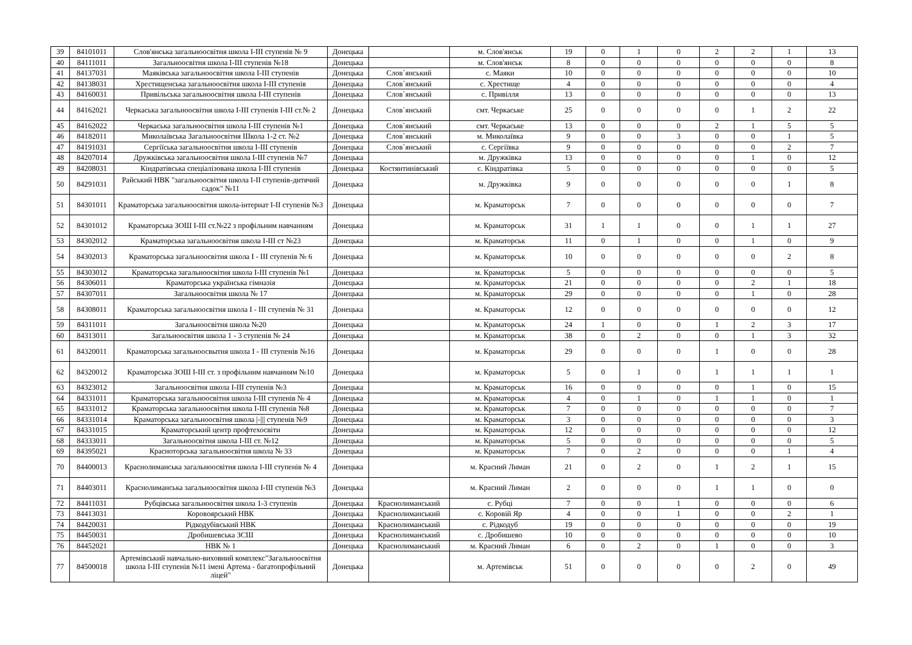| 39 | 84101011 | Слов'янська загальноосвітня школа I-III ступенів № 9 | Донецька | | м. Слов'янськ | 19 | 0 | 1 | 0 | 2 | 2 | 1 | 13 |
| 40 | 84111011 | Загальноосвітня школа I-III ступенів №18 | Донецька | | м. Слов'янськ | 8 | 0 | 0 | 0 | 0 | 0 | 0 | 8 |
| 41 | 84137031 | Маяківська загальноосвітня школа I-III ступенів | Донецька | Слов`янський | с. Маяки | 10 | 0 | 0 | 0 | 0 | 0 | 0 | 10 |
| 42 | 84138031 | Хрестищенська загальноосвітня школа I-III ступенів | Донецька | Слов`янський | с. Хрестище | 4 | 0 | 0 | 0 | 0 | 0 | 0 | 4 |
| 43 | 84160031 | Привільська загальноосвітня школа I-III ступенів | Донецька | Слов`янський | с. Привілля | 13 | 0 | 0 | 0 | 0 | 0 | 0 | 13 |
| 44 | 84162021 | Черкаська загальноосвітня школа I-III ступенів I-III ст.№ 2 | Донецька | Слов`янський | смт. Черкаське | 25 | 0 | 0 | 0 | 0 | 1 | 2 | 22 |
| 45 | 84162022 | Черкаська загальноосвітня школа I-III ступенів №1 | Донецька | Слов`янський | смт. Черкаське | 13 | 0 | 0 | 0 | 2 | 1 | 5 | 5 |
| 46 | 84182011 | Миколаївська Загальноосвітня Школа 1-2 ст. №2 | Донецька | Слов`янський | м. Миколаївка | 9 | 0 | 0 | 3 | 0 | 0 | 1 | 5 |
| 47 | 84191031 | Сергіїська загальноосвітня школа I-III ступенів | Донецька | Слов`янський | с. Сергіївка | 9 | 0 | 0 | 0 | 0 | 0 | 2 | 7 |
| 48 | 84207014 | Дружківська загальноосвітня школа I-III ступенів №7 | Донецька | | м. Дружківка | 13 | 0 | 0 | 0 | 0 | 1 | 0 | 12 |
| 49 | 84208031 | Кіндратівська спеціалізована школа I-III ступенів | Донецька | Костянтинівський | с. Кіндратівка | 5 | 0 | 0 | 0 | 0 | 0 | 0 | 5 |
| 50 | 84291031 | Райський НВК "загальноосвітня школа I-II ступенів-дитячий садок" №11 | Донецька | | м. Дружківка | 9 | 0 | 0 | 0 | 0 | 0 | 1 | 8 |
| 51 | 84301011 | Краматорська загальноосвітня школа-інтернат I-II ступенів №3 | Донецька | | м. Краматорськ | 7 | 0 | 0 | 0 | 0 | 0 | 0 | 7 |
| 52 | 84301012 | Краматорська ЗОШ I-III ст.№22 з профільним навчанням | Донецька | | м. Краматорськ | 31 | 1 | 1 | 0 | 0 | 1 | 1 | 27 |
| 53 | 84302012 | Краматорська загальноосвітня школа I-III ст №23 | Донецька | | м. Краматорськ | 11 | 0 | 1 | 0 | 0 | 1 | 0 | 9 |
| 54 | 84302013 | Краматорська загальноосвітня школа I - III ступенів № 6 | Донецька | | м. Краматорськ | 10 | 0 | 0 | 0 | 0 | 0 | 2 | 8 |
| 55 | 84303012 | Краматорська загальноосвітня школа I-III ступенів №1 | Донецька | | м. Краматорськ | 5 | 0 | 0 | 0 | 0 | 0 | 0 | 5 |
| 56 | 84306011 | Краматорська українська гімназія | Донецька | | м. Краматорськ | 21 | 0 | 0 | 0 | 0 | 2 | 1 | 18 |
| 57 | 84307011 | Загальноосвітня школа № 17 | Донецька | | м. Краматорськ | 29 | 0 | 0 | 0 | 0 | 1 | 0 | 28 |
| 58 | 84308011 | Краматорська загальноосвітня школа I - III ступенів № 31 | Донецька | | м. Краматорськ | 12 | 0 | 0 | 0 | 0 | 0 | 0 | 12 |
| 59 | 84311011 | Загальноосвітня школа №20 | Донецька | | м. Краматорськ | 24 | 1 | 0 | 0 | 1 | 2 | 3 | 17 |
| 60 | 84313011 | Загальноосвітня школа 1 - 3 ступенів № 24 | Донецька | | м. Краматорськ | 38 | 0 | 2 | 0 | 0 | 1 | 3 | 32 |
| 61 | 84320011 | Краматорська загальноосвытня школа I - III ступенів №16 | Донецька | | м. Краматорськ | 29 | 0 | 0 | 0 | 1 | 0 | 0 | 28 |
| 62 | 84320012 | Краматорська ЗОШ I-III ст. з профільним навчанням №10 | Донецька | | м. Краматорськ | 5 | 0 | 1 | 0 | 1 | 1 | 1 | 1 |
| 63 | 84323012 | Загальноосвітня школа I-III ступенів №3 | Донецька | | м. Краматорськ | 16 | 0 | 0 | 0 | 0 | 1 | 0 | 15 |
| 64 | 84331011 | Краматорська загальноосвітня школа I-III ступенів № 4 | Донецька | | м. Краматорськ | 4 | 0 | 1 | 0 | 1 | 1 | 0 | 1 |
| 65 | 84331012 | Краматорська загальноосвітня школа I-III ступенів №8 | Донецька | | м. Краматорськ | 7 | 0 | 0 | 0 | 0 | 0 | 0 | 7 |
| 66 | 84331014 | Краматорська загальноосвітня школа /-/// ступенів №9 | Донецька | | м. Краматорськ | 3 | 0 | 0 | 0 | 0 | 0 | 0 | 3 |
| 67 | 84331015 | Краматорський центр профтехосвіти | Донецька | | м. Краматорськ | 12 | 0 | 0 | 0 | 0 | 0 | 0 | 12 |
| 68 | 84333011 | Загальноосвітня школа I-III ст. №12 | Донецька | | м. Краматорськ | 5 | 0 | 0 | 0 | 0 | 0 | 0 | 5 |
| 69 | 84395021 | Красноторська загальноосвітня школа № 33 | Донецька | | м. Краматорськ | 7 | 0 | 2 | 0 | 0 | 0 | 1 | 4 |
| 70 | 84400013 | Краснолиманська загальноосвітня школа I-III ступенів № 4 | Донецька | | м. Красний Лиман | 21 | 0 | 2 | 0 | 1 | 2 | 1 | 15 |
| 71 | 84403011 | Краснолиманська загальноосвітня школа I-III ступенів №3 | Донецька | | м. Красний Лиман | 2 | 0 | 0 | 0 | 1 | 1 | 0 | 0 |
| 72 | 84411031 | Рубцівська загальноосвітня школа 1-3 ступенів | Донецька | Краснолиманський | с. Рубці | 7 | 0 | 0 | 1 | 0 | 0 | 0 | 6 |
| 73 | 84413031 | Коровоярський НВК | Донецька | Краснолиманський | с. Коровій Яр | 4 | 0 | 0 | 1 | 0 | 0 | 2 | 1 |
| 74 | 84420031 | Рідкодубівський НВК | Донецька | Краснолиманський | с. Рідкодуб | 19 | 0 | 0 | 0 | 0 | 0 | 0 | 19 |
| 75 | 84450031 | Дробишевська ЗСШ | Донецька | Краснолиманський | с. Дробишево | 10 | 0 | 0 | 0 | 0 | 0 | 0 | 10 |
| 76 | 84452021 | НВК № 1 | Донецька | Краснолиманський | м. Красний Лиман | 6 | 0 | 2 | 0 | 1 | 0 | 0 | 3 |
| 77 | 84500018 | Артемівський навчально-виховний комплекс"Загальноосвітня школа I-III ступенів №11 імені Артема - багатопрофільний ліцей" | Донецька | | м. Артемівськ | 51 | 0 | 0 | 0 | 0 | 2 | 0 | 49 |